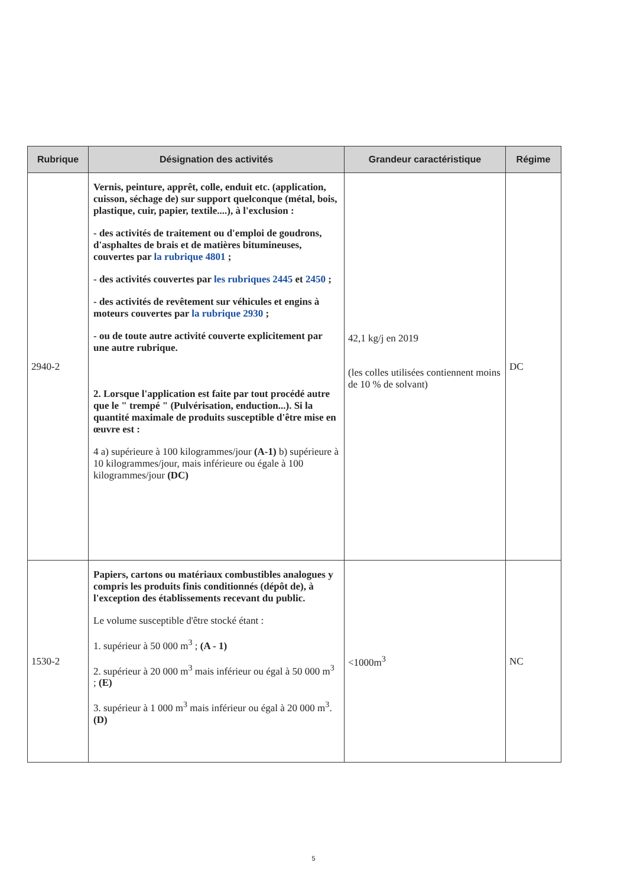| Rubrique | Désignation des activités | Grandeur caractéristique | Régime |
| --- | --- | --- | --- |
| 2940-2 | Vernis, peinture, apprêt, colle, enduit etc. (application, cuisson, séchage de) sur support quelconque (métal, bois, plastique, cuir, papier, textile....), à l'exclusion : - des activités de traitement ou d'emploi de goudrons, d'asphaltes de brais et de matières bitumineuses, couvertes par la rubrique 4801 ; - des activités couvertes par les rubriques 2445 et 2450 ; - des activités de revêtement sur véhicules et engins à moteurs couvertes par la rubrique 2930 ; - ou de toute autre activité couverte explicitement par une autre rubrique. 2. Lorsque l'application est faite par tout procédé autre que le " trempé " (Pulvérisation, enduction...). Si la quantité maximale de produits susceptible d'être mise en œuvre est : 4 a) supérieure à 100 kilogrammes/jour (A-1) b) supérieure à 10 kilogrammes/jour, mais inférieure ou égale à 100 kilogrammes/jour (DC) | 42,1 kg/j en 2019 (les colles utilisées contiennent moins de 10 % de solvant) | DC |
| 1530-2 | Papiers, cartons ou matériaux combustibles analogues y compris les produits finis conditionnés (dépôt de), à l'exception des établissements recevant du public. Le volume susceptible d'être stocké étant : 1. supérieur à 50 000 m<sup>3</sup> ; (A - 1) 2. supérieur à 20 000 m<sup>3</sup> mais inférieur ou égal à 50 000 m<sup>3</sup> ; (E) 3. supérieur à 1 000 m<sup>3</sup> mais inférieur ou égal à 20 000 m<sup>3</sup>. (D) | <1000m<sup>3</sup> | NC |
5